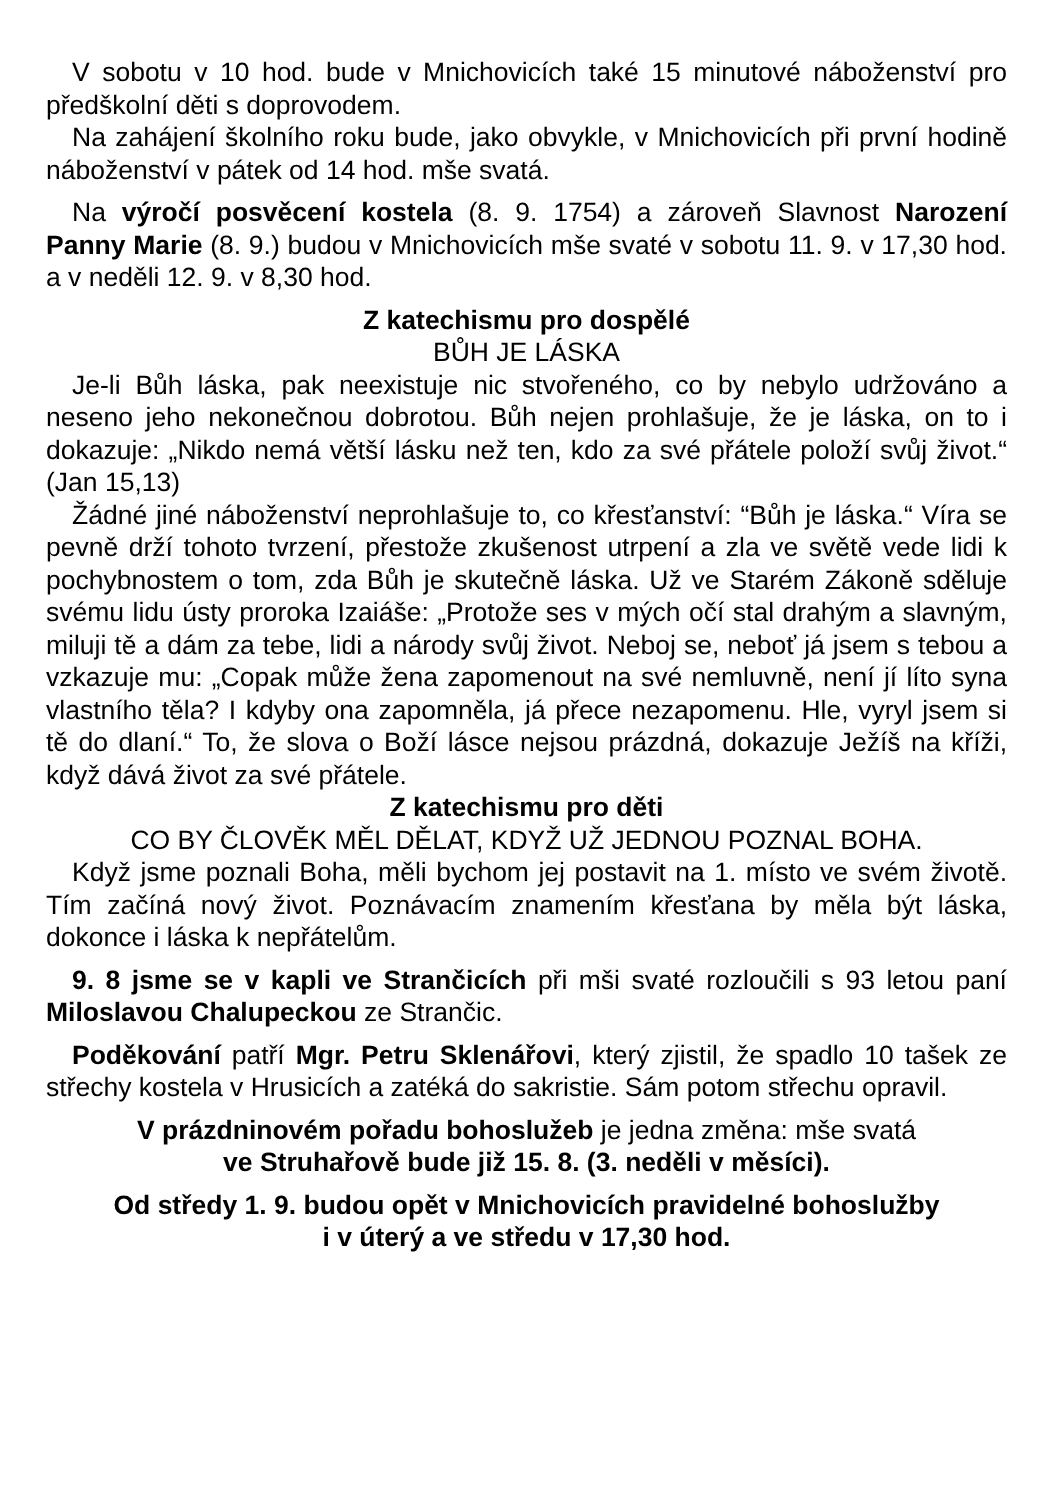V sobotu v 10 hod. bude v Mnichovicích také 15 minutové náboženství pro předškolní děti s doprovodem.
Na zahájení školního roku bude, jako obvykle, v Mnichovicích při první hodině náboženství v pátek od 14 hod. mše svatá.
Na výročí posvěcení kostela (8. 9. 1754) a zároveň Slavnost Narození Panny Marie (8. 9.) budou v Mnichovicích mše svaté v sobotu 11. 9. v 17,30 hod. a v neděli 12. 9. v 8,30 hod.
Z katechismu pro dospělé
BŮH JE LÁSKA
Je-li Bůh láska, pak neexistuje nic stvořeného, co by nebylo udržováno a neseno jeho nekonečnou dobrotou. Bůh nejen prohlašuje, že je láska, on to i dokazuje: „Nikdo nemá větší lásku než ten, kdo za své přátele položí svůj život.“ (Jan 15,13)
Žádné jiné náboženství neprohlašuje to, co křesťanství: “Bůh je láska.“ Víra se pevně drží tohoto tvrzení, přestože zkušenost utrpení a zla ve světě vede lidi k pochybnostem o tom, zda Bůh je skutečně láska. Už ve Starém Zákoně sděluje svému lidu ústy proroka Izaiáše: „Protože ses v mých očí stal drahým a slavným, miluji tě a dám za tebe, lidi a národy svůj život. Neboj se, neboť já jsem s tebou a vzkazuje mu: „Copak může žena zapomenout na své nemluvně, není jí líto syna vlastního těla? I kdyby ona zapomněla, já přece nezapomenu. Hle, vyryl jsem si tě do dlaní.“ To, že slova o Boží lásce nejsou prázdná, dokazuje Ježíš na kříži, když dává život za své přátele.
Z katechismu pro děti
CO BY ČLOVĚK MĚL DĚLAT, KDYŽ UŽ JEDNOU POZNAL BOHA.
Když jsme poznali Boha, měli bychom jej postavit na 1. místo ve svém životě. Tím začíná nový život. Poznávacím znamením křesťana by měla být láska, dokonce i láska k nepřátelům.
9. 8 jsme se v kapli ve Strančicích při mši svaté rozloučili s 93 letou paní Miloslavou Chalupeckou ze Strančic.
Poděkování patří Mgr. Petru Sklenářovi, který zjistil, že spadlo 10 tašek ze střechy kostela v Hrusicích a zatéká do sakristie. Sám potom střechu opravil.
V prázdninovém pořadu bohoslužeb je jedna změna: mše svatá
ve Struhařově bude již 15. 8. (3. neděli v měsíci).
Od středy 1. 9. budou opět v Mnichovicích pravidelné bohoslužby
i v úterý a ve středu v 17,30 hod.